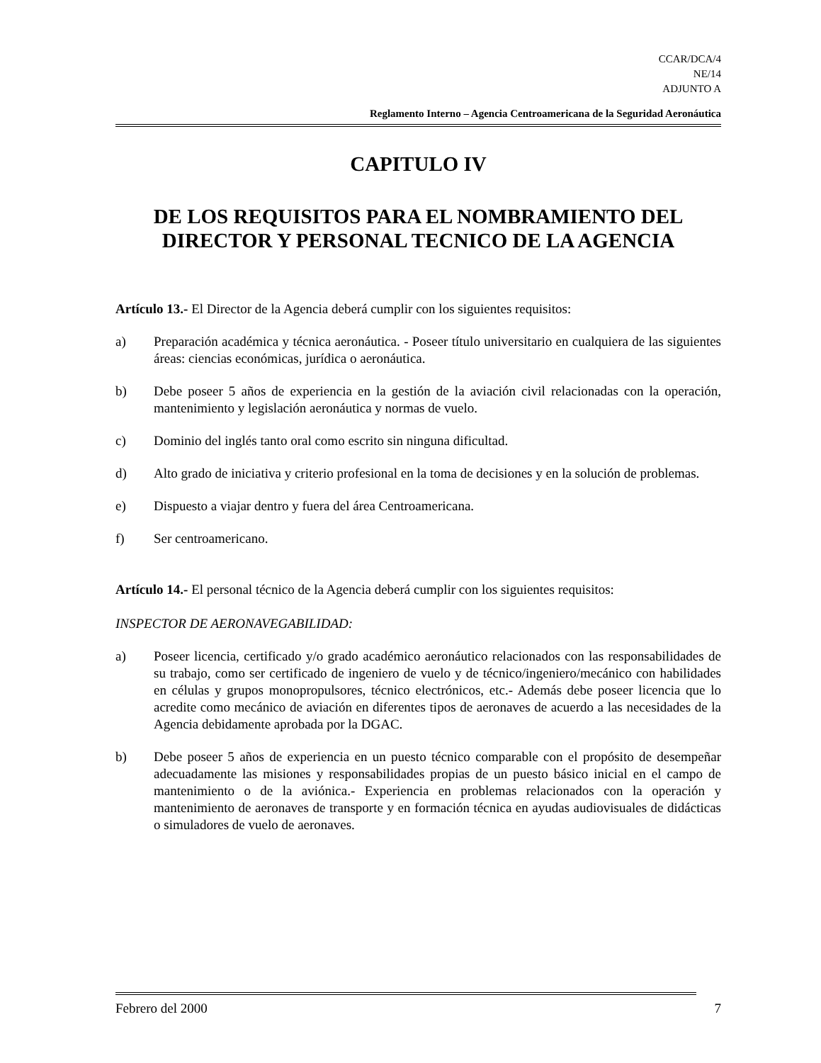CCAR/DCA/4
NE/14
ADJUNTO A
Reglamento Interno – Agencia Centroamericana de la Seguridad Aeronáutica
CAPITULO IV
DE LOS REQUISITOS PARA EL NOMBRAMIENTO DEL DIRECTOR Y PERSONAL TECNICO DE LA AGENCIA
Artículo 13.- El Director de la Agencia deberá cumplir con los siguientes requisitos:
a) Preparación académica y técnica aeronáutica. - Poseer título universitario en cualquiera de las siguientes áreas: ciencias económicas, jurídica o aeronáutica.
b) Debe poseer 5 años de experiencia en la gestión de la aviación civil relacionadas con la operación, mantenimiento y legislación aeronáutica y normas de vuelo.
c) Dominio del inglés tanto oral como escrito sin ninguna dificultad.
d) Alto grado de iniciativa y criterio profesional en la toma de decisiones y en la solución de problemas.
e) Dispuesto a viajar dentro y fuera del área Centroamericana.
f) Ser centroamericano.
Artículo 14.- El personal técnico de la Agencia deberá cumplir con los siguientes requisitos:
INSPECTOR DE AERONAVEGABILIDAD:
a) Poseer licencia, certificado y/o grado académico aeronáutico relacionados con las responsabilidades de su trabajo, como ser certificado de ingeniero de vuelo y de técnico/ingeniero/mecánico con habilidades en células y grupos monopropulsores, técnico electrónicos, etc.- Además debe poseer licencia que lo acredite como mecánico de aviación en diferentes tipos de aeronaves de acuerdo a las necesidades de la Agencia debidamente aprobada por la DGAC.
b) Debe poseer 5 años de experiencia en un puesto técnico comparable con el propósito de desempeñar adecuadamente las misiones y responsabilidades propias de un puesto básico inicial en el campo de mantenimiento o de la aviónica.- Experiencia en problemas relacionados con la operación y mantenimiento de aeronaves de transporte y en formación técnica en ayudas audiovisuales de didácticas o simuladores de vuelo de aeronaves.
Febrero del 2000 7